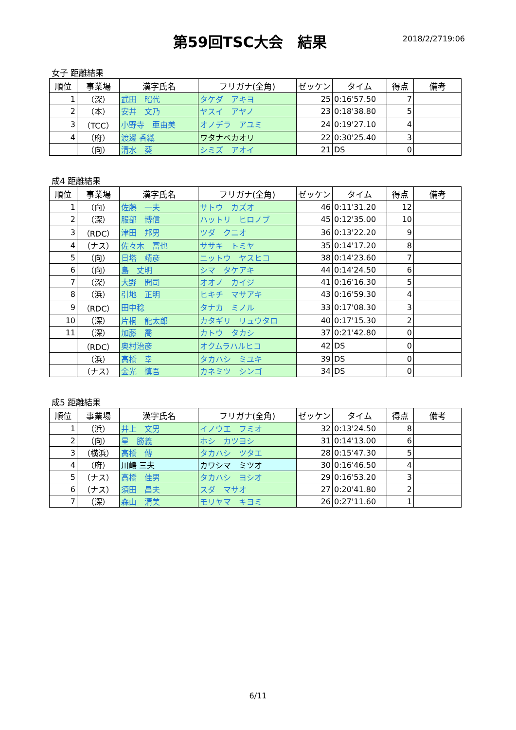第59回TSC大会　結果
2018/2/2719:06
女子 距離結果
| 順位 | 事業場 | 漢字氏名 | フリガナ(全角) | ゼッケン | タイム | 得点 | 備考 |
| --- | --- | --- | --- | --- | --- | --- | --- |
| 1 | （深） | 武田 昭代 | タケダ アキヨ | 25 | 0:16'57.50 | 7 | |
| 2 | （本） | 安井 文乃 | ヤスイ アヤノ | 23 | 0:18'38.80 | 5 | |
| 3 | （TCC） | 小野寺 亜由美 | オノデラ アユミ | 24 | 0:19'27.10 | 4 | |
| 4 | （府） | 渡邊 香織 | ワタナベカオリ | 22 | 0:30'25.40 | 3 | |
| | （向） | 清水 葵 | シミズ アオイ | 21 | DS | 0 | |
成4 距離結果
| 順位 | 事業場 | 漢字氏名 | フリガナ(全角) | ゼッケン | タイム | 得点 | 備考 |
| --- | --- | --- | --- | --- | --- | --- | --- |
| 1 | （向） | 佐藤 一夫 | サトウ カズオ | 46 | 0:11'31.20 | 12 | |
| 2 | （深） | 服部 博信 | ハットリ ヒロノブ | 45 | 0:12'35.00 | 10 | |
| 3 | （RDC） | 津田 邦男 | ツダ クニオ | 36 | 0:13'22.20 | 9 | |
| 4 | （ナス） | 佐々木 富也 | ササキ トミヤ | 35 | 0:14'17.20 | 8 | |
| 5 | （向） | 日塔 靖彦 | ニットウ ヤスヒコ | 38 | 0:14'23.60 | 7 | |
| 6 | （向） | 島 丈明 | シマ タケアキ | 44 | 0:14'24.50 | 6 | |
| 7 | （深） | 大野 開司 | オオノ カイジ | 41 | 0:16'16.30 | 5 | |
| 8 | （浜） | 引地 正明 | ヒキチ マサアキ | 43 | 0:16'59.30 | 4 | |
| 9 | （RDC） | 田中稔 | タナカ ミノル | 33 | 0:17'08.30 | 3 | |
| 10 | （深） | 片桐 龍太郎 | カタギリ リュウタロ | 40 | 0:17'15.30 | 2 | |
| 11 | （深） | 加藤 喬 | カトウ タカシ | 37 | 0:21'42.80 | 0 | |
| | （RDC） | 奥村治彦 | オクムラハルヒコ | 42 | DS | 0 | |
| | （浜） | 高橋 幸 | タカハシ ミユキ | 39 | DS | 0 | |
| | （ナス） | 金光 慎吾 | カネミツ シンゴ | 34 | DS | 0 | |
成5 距離結果
| 順位 | 事業場 | 漢字氏名 | フリガナ(全角) | ゼッケン | タイム | 得点 | 備考 |
| --- | --- | --- | --- | --- | --- | --- | --- |
| 1 | （浜） | 井上 文男 | イノウエ フミオ | 32 | 0:13'24.50 | 8 | |
| 2 | （向） | 星 勝義 | ホシ カツヨシ | 31 | 0:14'13.00 | 6 | |
| 3 | （横浜） | 高橋 傳 | タカハシ ツタエ | 28 | 0:15'47.30 | 5 | |
| 4 | （府） | 川嶋 三夫 | カワシマ ミツオ | 30 | 0:16'46.50 | 4 | |
| 5 | （ナス） | 高橋 佳男 | タカハシ ヨシオ | 29 | 0:16'53.20 | 3 | |
| 6 | （ナス） | 須田 昌夫 | スダ マサオ | 27 | 0:20'41.80 | 2 | |
| 7 | （深） | 森山 清美 | モリヤマ キヨミ | 26 | 0:27'11.60 | 1 | |
6/11